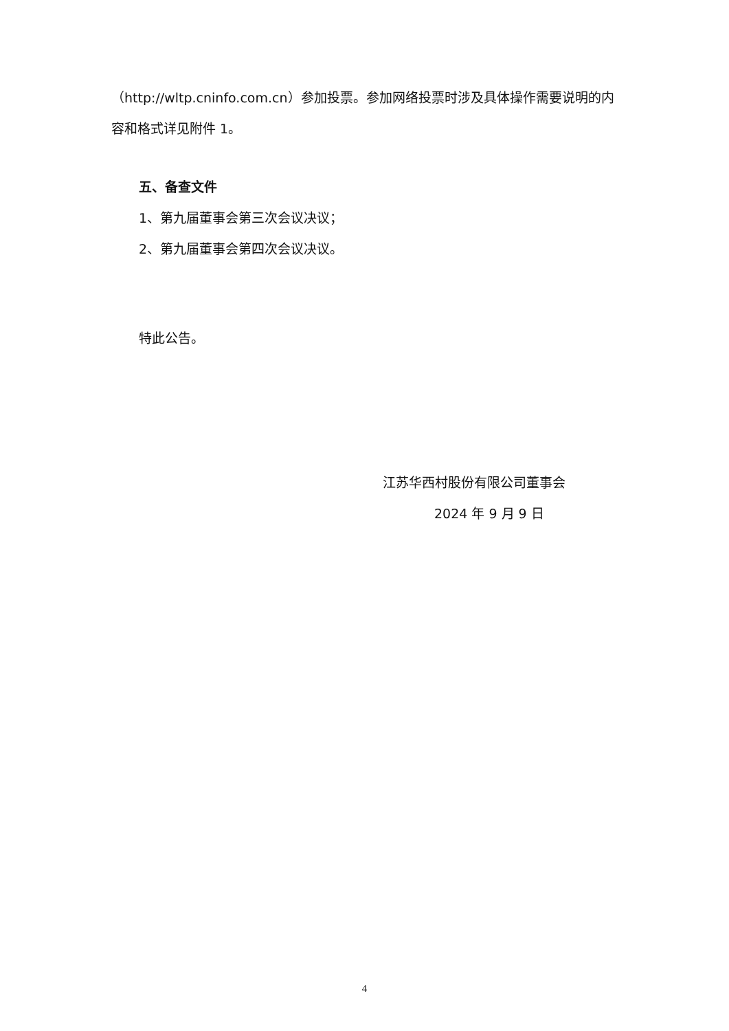（http://wltp.cninfo.com.cn）参加投票。参加网络投票时涉及具体操作需要说明的内容和格式详见附件 1。
五、备查文件
1、第九届董事会第三次会议决议；
2、第九届董事会第四次会议决议。
特此公告。
江苏华西村股份有限公司董事会
2024 年 9 月 9 日
4